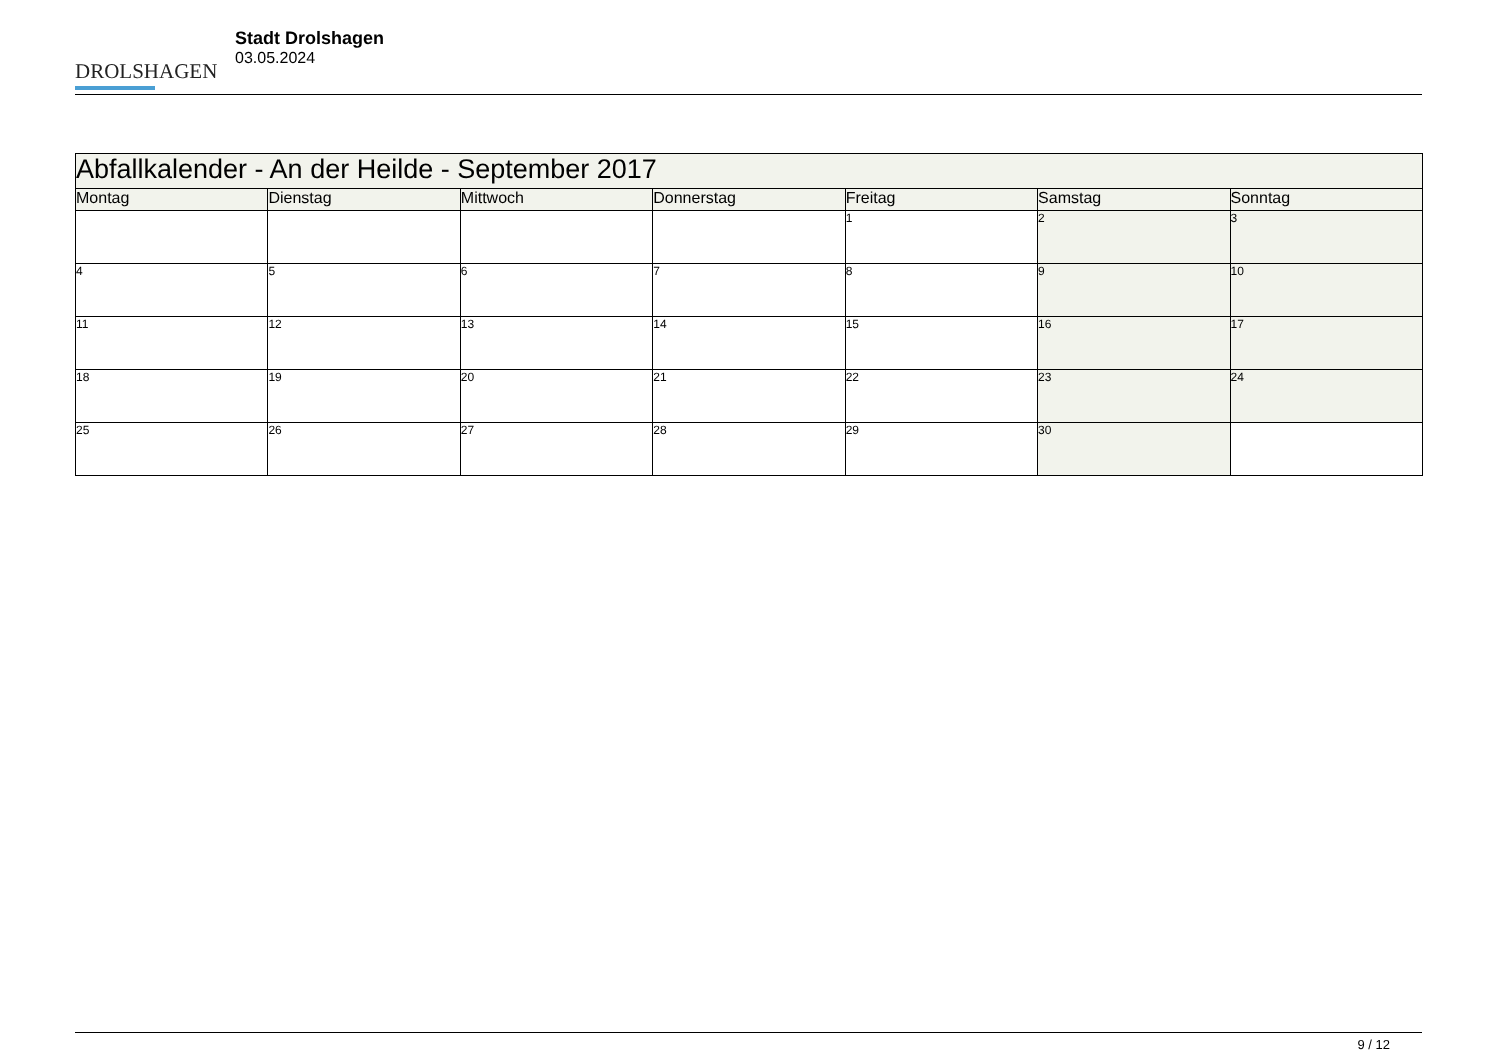DROLSHAGEN
Stadt Drolshagen
03.05.2024
| Abfallkalender - An der Heilde - September 2017 | | | | | | |
| Montag | Dienstag | Mittwoch | Donnerstag | Freitag | Samstag | Sonntag |
| | | | | 1 | 2 | 3 |
| 4 | 5 | 6 | 7 | 8 | 9 | 10 |
| 11 | 12 | 13 | 14 | 15 | 16 | 17 |
| 18 | 19 | 20 | 21 | 22 | 23 | 24 |
| 25 | 26 | 27 | 28 | 29 | 30 | |
9 / 12